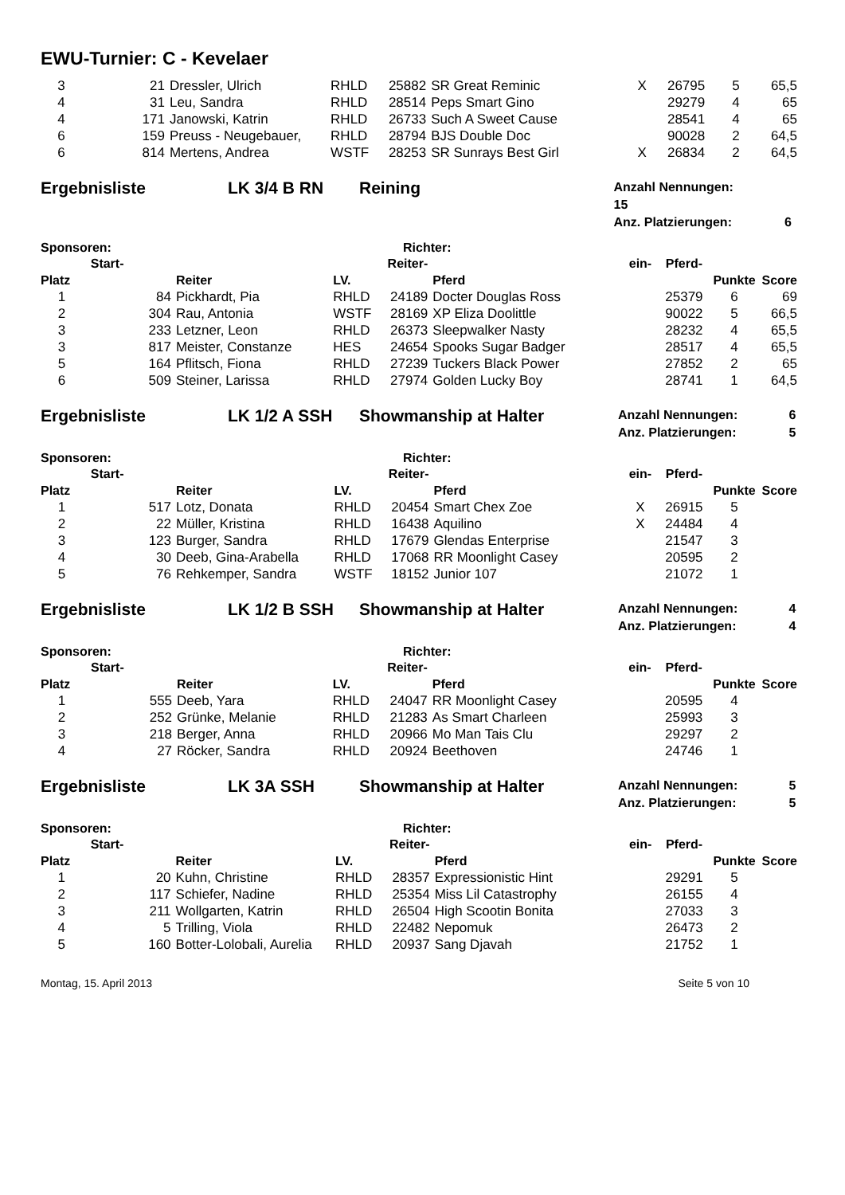EWU-Turnier: C - Kevelaer
| 3 | 21 | Dressler, Ulrich | RHLD | 25882 | SR Great Reminic | X | 26795 | 5 | 65,5 |
| 4 | 31 | Leu, Sandra | RHLD | 28514 | Peps Smart Gino | | 29279 | 4 | 65 |
| 4 | 171 | Janowski, Katrin | RHLD | 26733 | Such A Sweet Cause | | 28541 | 4 | 65 |
| 6 | 159 | Preuss - Neugebauer, | RHLD | 28794 | BJS Double Doc | | 90028 | 2 | 64,5 |
| 6 | 814 | Mertens, Andrea | WSTF | 28253 | SR Sunrays Best Girl | X | 26834 | 2 | 64,5 |
Ergebnisliste LK 3/4 B RN Reining
Anzahl Nennungen: 15
Anz. Platzierungen: 6
Sponsoren: Richter:
| | Start- | | | Reiter- | | ein- | Pferd- | | |
| --- | --- | --- | --- | --- | --- | --- | --- | --- | --- |
| Platz | | Reiter | LV. | | Pferd | | | Punkte | Score |
| 1 | 84 | Pickhardt, Pia | RHLD | 24189 | Docter Douglas Ross | | 25379 | 6 | 69 |
| 2 | 304 | Rau, Antonia | WSTF | 28169 | XP Eliza Doolittle | | 90022 | 5 | 66,5 |
| 3 | 233 | Letzner, Leon | RHLD | 26373 | Sleepwalker Nasty | | 28232 | 4 | 65,5 |
| 3 | 817 | Meister, Constanze | HES | 24654 | Spooks Sugar Badger | | 28517 | 4 | 65,5 |
| 5 | 164 | Pflitsch, Fiona | RHLD | 27239 | Tuckers Black Power | | 27852 | 2 | 65 |
| 6 | 509 | Steiner, Larissa | RHLD | 27974 | Golden Lucky Boy | | 28741 | 1 | 64,5 |
Ergebnisliste LK 1/2 A SSH Showmanship at Halter
Anzahl Nennungen: 6
Anz. Platzierungen: 5
Sponsoren: Richter:
| | Start- | | | Reiter- | | ein- | Pferd- | | |
| --- | --- | --- | --- | --- | --- | --- | --- | --- | --- |
| Platz | | Reiter | LV. | | Pferd | | | Punkte | Score |
| 1 | 517 | Lotz, Donata | RHLD | 20454 | Smart Chex Zoe | X | 26915 | 5 | |
| 2 | 22 | Müller, Kristina | RHLD | 16438 | Aquilino | X | 24484 | 4 | |
| 3 | 123 | Burger, Sandra | RHLD | 17679 | Glendas Enterprise | | 21547 | 3 | |
| 4 | 30 | Deeb, Gina-Arabella | RHLD | 17068 | RR Moonlight Casey | | 20595 | 2 | |
| 5 | 76 | Rehkemper, Sandra | WSTF | 18152 | Junior 107 | | 21072 | 1 | |
Ergebnisliste LK 1/2 B SSH Showmanship at Halter
Anzahl Nennungen: 4
Anz. Platzierungen: 4
Sponsoren: Richter:
| | Start- | | | Reiter- | | ein- | Pferd- | | |
| --- | --- | --- | --- | --- | --- | --- | --- | --- | --- |
| Platz | | Reiter | LV. | | Pferd | | | Punkte | Score |
| 1 | 555 | Deeb, Yara | RHLD | 24047 | RR Moonlight Casey | | 20595 | 4 | |
| 2 | 252 | Grünke, Melanie | RHLD | 21283 | As Smart Charleen | | 25993 | 3 | |
| 3 | 218 | Berger, Anna | RHLD | 20966 | Mo Man Tais Clu | | 29297 | 2 | |
| 4 | 27 | Röcker, Sandra | RHLD | 20924 | Beethoven | | 24746 | 1 | |
Ergebnisliste LK 3A SSH Showmanship at Halter
Anzahl Nennungen: 5
Anz. Platzierungen: 5
Sponsoren: Richter:
| | Start- | | | Reiter- | | ein- | Pferd- | | |
| --- | --- | --- | --- | --- | --- | --- | --- | --- | --- |
| Platz | | Reiter | LV. | | Pferd | | | Punkte | Score |
| 1 | 20 | Kuhn, Christine | RHLD | 28357 | Expressionistic Hint | | 29291 | 5 | |
| 2 | 117 | Schiefer, Nadine | RHLD | 25354 | Miss Lil Catastrophy | | 26155 | 4 | |
| 3 | 211 | Wollgarten, Katrin | RHLD | 26504 | High Scootin Bonita | | 27033 | 3 | |
| 4 | 5 | Trilling, Viola | RHLD | 22482 | Nepomuk | | 26473 | 2 | |
| 5 | 160 | Botter-Lolobali, Aurelia | RHLD | 20937 | Sang Djavah | | 21752 | 1 | |
Montag, 15. April 2013 Seite 5 von 10